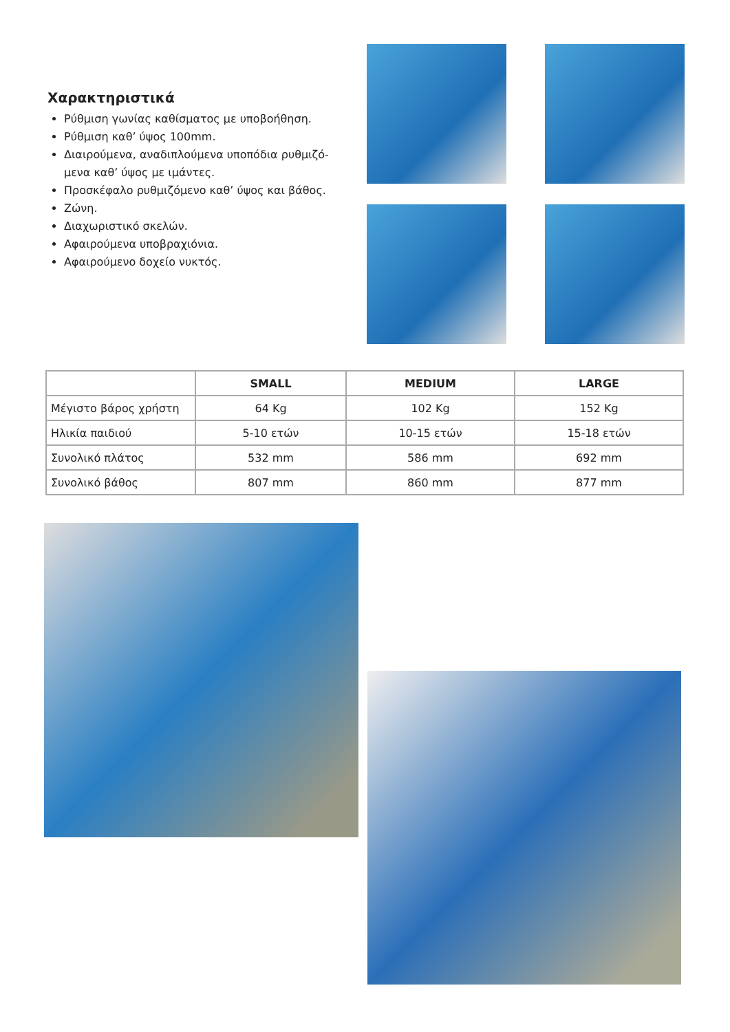Χαρακτηριστικά
Ρύθμιση γωνίας καθίσματος με υποβοήθηση.
Ρύθμιση καθ’ ύψος 100mm.
Διαιρούμενα, αναδιπλούμενα υποπόδια ρυθμιζό-μενα καθ’ ύψος με ιμάντες.
Προσκέφαλο ρυθμιζόμενο καθ’ ύψος και βάθος.
Ζώνη.
Διαχωριστικό σκελών.
Αφαιρούμενα υποβραχιόνια.
Αφαιρούμενο δοχείο νυκτός.
| | SMALL | MEDIUM | LARGE |
| --- | --- | --- | --- |
| Μέγιστο βάρος χρήστη | 64 Kg | 102 Kg | 152 Kg |
| Ηλικία παιδιού | 5-10 ετών | 10-15 ετών | 15-18 ετών |
| Συνολικό πλάτος | 532 mm | 586 mm | 692 mm |
| Συνολικό βάθος | 807 mm | 860 mm | 877 mm |